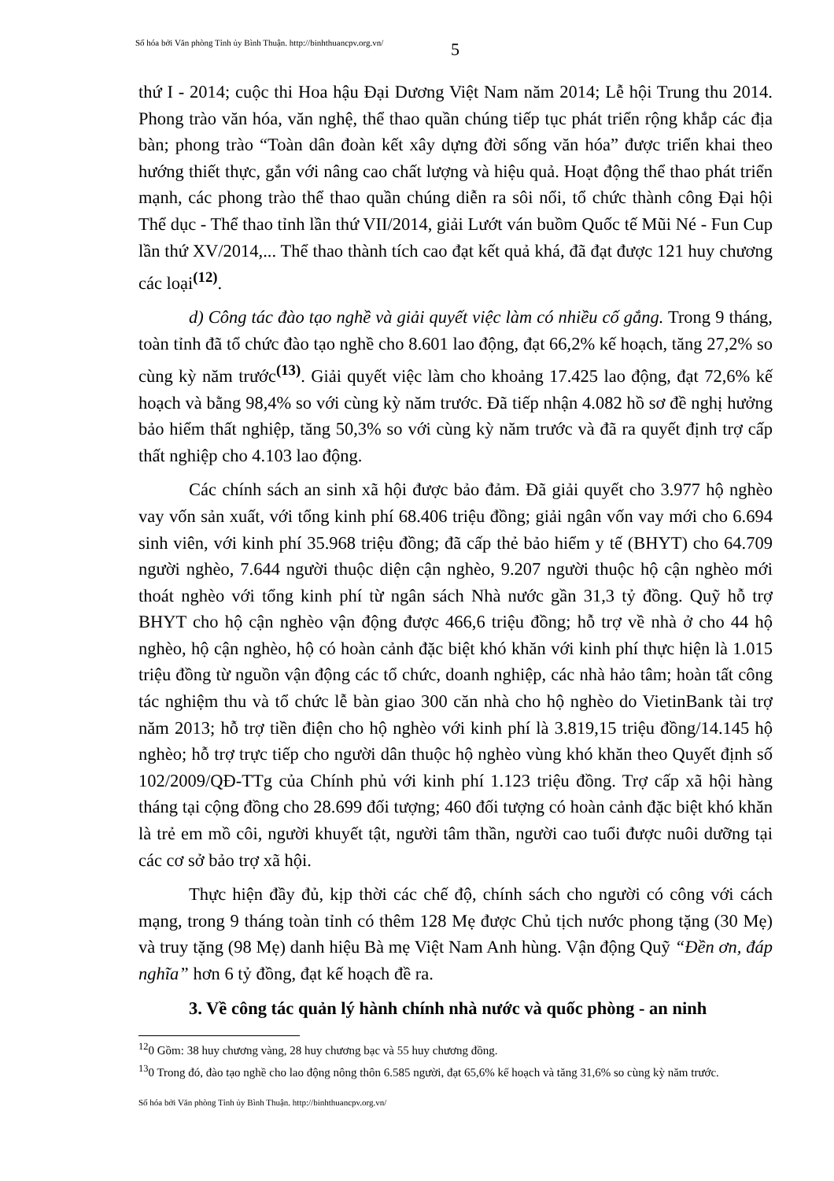Số hóa bởi Văn phòng Tỉnh ủy Bình Thuận. http://binhthuancpv.org.vn/
5
thứ I - 2014; cuộc thi Hoa hậu Đại Dương Việt Nam năm 2014; Lễ hội Trung thu 2014. Phong trào văn hóa, văn nghệ, thể thao quần chúng tiếp tục phát triển rộng khắp các địa bàn; phong trào “Toàn dân đoàn kết xây dựng đời sống văn hóa” được triển khai theo hướng thiết thực, gắn với nâng cao chất lượng và hiệu quả. Hoạt động thể thao phát triển mạnh, các phong trào thể thao quần chúng diễn ra sôi nổi, tổ chức thành công Đại hội Thể dục - Thể thao tỉnh lần thứ VII/2014, giải Lướt ván buồm Quốc tế Mũi Né - Fun Cup lần thứ XV/2014,... Thể thao thành tích cao đạt kết quả khá, đã đạt được 121 huy chương các loại<sup>(12)</sup>.
d) Công tác đào tạo nghề và giải quyết việc làm có nhiều cố gắng. Trong 9 tháng, toàn tỉnh đã tổ chức đào tạo nghề cho 8.601 lao động, đạt 66,2% kế hoạch, tăng 27,2% so cùng kỳ năm trước<sup>(13)</sup>. Giải quyết việc làm cho khoảng 17.425 lao động, đạt 72,6% kế hoạch và bằng 98,4% so với cùng kỳ năm trước. Đã tiếp nhận 4.082 hồ sơ đề nghị hưởng bảo hiểm thất nghiệp, tăng 50,3% so với cùng kỳ năm trước và đã ra quyết định trợ cấp thất nghiệp cho 4.103 lao động.
Các chính sách an sinh xã hội được bảo đảm. Đã giải quyết cho 3.977 hộ nghèo vay vốn sản xuất, với tổng kinh phí 68.406 triệu đồng; giải ngân vốn vay mới cho 6.694 sinh viên, với kinh phí 35.968 triệu đồng; đã cấp thẻ bảo hiểm y tế (BHYT) cho 64.709 người nghèo, 7.644 người thuộc diện cận nghèo, 9.207 người thuộc hộ cận nghèo mới thoát nghèo với tổng kinh phí từ ngân sách Nhà nước gần 31,3 tỷ đồng. Quỹ hỗ trợ BHYT cho hộ cận nghèo vận động được 466,6 triệu đồng; hỗ trợ về nhà ở cho 44 hộ nghèo, hộ cận nghèo, hộ có hoàn cảnh đặc biệt khó khăn với kinh phí thực hiện là 1.015 triệu đồng từ nguồn vận động các tổ chức, doanh nghiệp, các nhà hảo tâm; hoàn tất công tác nghiệm thu và tổ chức lễ bàn giao 300 căn nhà cho hộ nghèo do VietinBank tài trợ năm 2013; hỗ trợ tiền điện cho hộ nghèo với kinh phí là 3.819,15 triệu đồng/14.145 hộ nghèo; hỗ trợ trực tiếp cho người dân thuộc hộ nghèo vùng khó khăn theo Quyết định số 102/2009/QĐ-TTg của Chính phủ với kinh phí 1.123 triệu đồng. Trợ cấp xã hội hàng tháng tại cộng đồng cho 28.699 đối tượng; 460 đối tượng có hoàn cảnh đặc biệt khó khăn là trẻ em mồ côi, người khuyết tật, người tâm thần, người cao tuổi được nuôi dưỡng tại các cơ sở bảo trợ xã hội.
Thực hiện đầy đủ, kịp thời các chế độ, chính sách cho người có công với cách mạng, trong 9 tháng toàn tỉnh có thêm 128 Mẹ được Chủ tịch nước phong tặng (30 Mẹ) và truy tặng (98 Mẹ) danh hiệu Bà mẹ Việt Nam Anh hùng. Vận động Quỹ “Đền ơn, đáp nghĩa” hơn 6 tỷ đồng, đạt kế hoạch đề ra.
3. Về công tác quản lý hành chính nhà nước và quốc phòng - an ninh
<sup>12</sup> 0 Gồm: 38 huy chương vàng, 28 huy chương bạc và 55 huy chương đồng.
<sup>13</sup> 0 Trong đó, đào tạo nghề cho lao động nông thôn 6.585 người, đạt 65,6% kế hoạch và tăng 31,6% so cùng kỳ năm trước.
Số hóa bởi Văn phòng Tỉnh ủy Bình Thuận. http://binhthuancpv.org.vn/